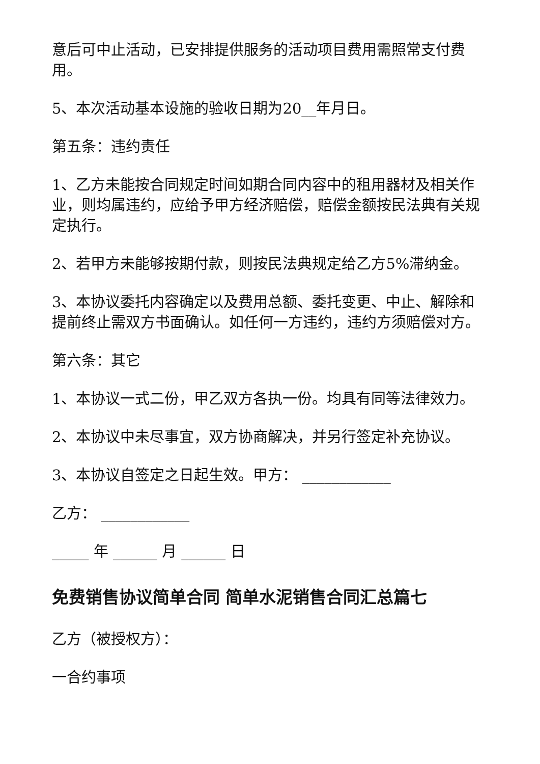意后可中止活动，已安排提供服务的活动项目费用需照常支付费用。
5、本次活动基本设施的验收日期为20__年月日。
第五条：违约责任
1、乙方未能按合同规定时间如期合同内容中的租用器材及相关作业，则均属违约，应给予甲方经济赔偿，赔偿金额按民法典有关规定执行。
2、若甲方未能够按期付款，则按民法典规定给乙方5%滞纳金。
3、本协议委托内容确定以及费用总额、委托变更、中止、解除和提前终止需双方书面确认。如任何一方违约，违约方须赔偿对方。
第六条：其它
1、本协议一式二份，甲乙双方各执一份。均具有同等法律效力。
2、本协议中未尽事宜，双方协商解决，并另行签定补充协议。
3、本协议自签定之日起生效。甲方： ____________
乙方： ____________
_____ 年 ______ 月 ______ 日
免费销售协议简单合同 简单水泥销售合同汇总篇七
乙方（被授权方）：
一合约事项